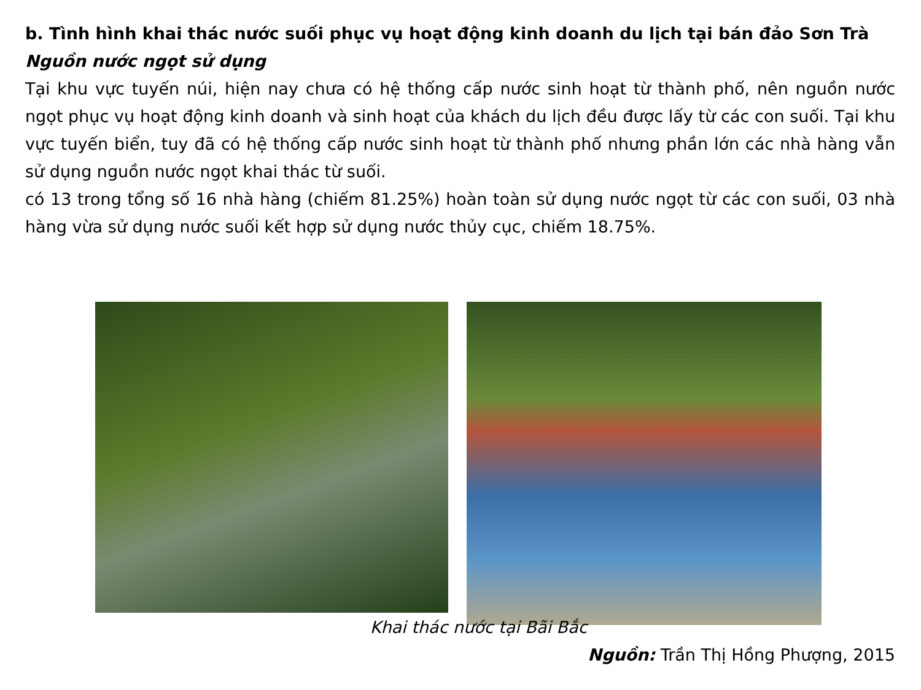b. Tình hình khai thác nước suối phục vụ hoạt động kinh doanh du lịch tại bán đảo Sơn Trà
Nguồn nước ngọt sử dụng
Tại khu vực tuyến núi, hiện nay chưa có hệ thống cấp nước sinh hoạt từ thành phố, nên nguồn nước ngọt phục vụ hoạt động kinh doanh và sinh hoạt của khách du lịch đều được lấy từ các con suối. Tại khu vực tuyến biển, tuy đã có hệ thống cấp nước sinh hoạt từ thành phố nhưng phần lớn các nhà hàng vẫn sử dụng nguồn nước ngọt khai thác từ suối.
có 13 trong tổng số 16 nhà hàng (chiếm 81.25%) hoàn toàn sử dụng nước ngọt từ các con suối, 03 nhà hàng vừa sử dụng nước suối kết hợp sử dụng nước thủy cục, chiếm 18.75%.
Khai thác nước tại Bãi Bắc
Nguồn: Trần Thị Hồng Phượng, 2015